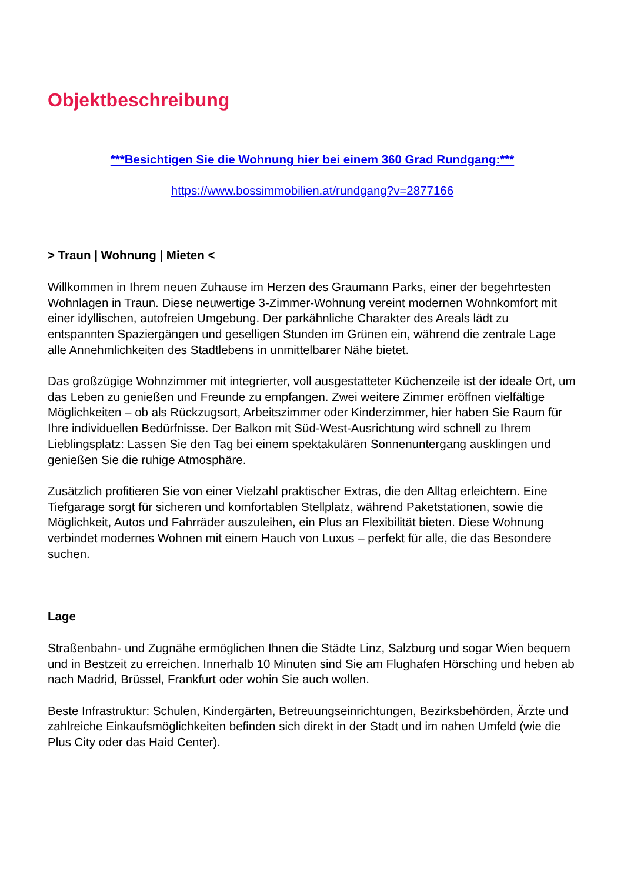Objektbeschreibung
***Besichtigen Sie die Wohnung hier bei einem 360 Grad Rundgang:***
https://www.bossimmobilien.at/rundgang?v=2877166
> Traun | Wohnung | Mieten <
Willkommen in Ihrem neuen Zuhause im Herzen des Graumann Parks, einer der begehrtesten Wohnlagen in Traun. Diese neuwertige 3-Zimmer-Wohnung vereint modernen Wohnkomfort mit einer idyllischen, autofreien Umgebung. Der parkähnliche Charakter des Areals lädt zu entspannten Spaziergängen und geselligen Stunden im Grünen ein, während die zentrale Lage alle Annehmlichkeiten des Stadtlebens in unmittelbarer Nähe bietet.
Das großzügige Wohnzimmer mit integrierter, voll ausgestatteter Küchenzeile ist der ideale Ort, um das Leben zu genießen und Freunde zu empfangen. Zwei weitere Zimmer eröffnen vielfältige Möglichkeiten – ob als Rückzugsort, Arbeitszimmer oder Kinderzimmer, hier haben Sie Raum für Ihre individuellen Bedürfnisse. Der Balkon mit Süd-West-Ausrichtung wird schnell zu Ihrem Lieblingsplatz: Lassen Sie den Tag bei einem spektakulären Sonnenuntergang ausklingen und genießen Sie die ruhige Atmosphäre.
Zusätzlich profitieren Sie von einer Vielzahl praktischer Extras, die den Alltag erleichtern. Eine Tiefgarage sorgt für sicheren und komfortablen Stellplatz, während Paketstationen, sowie die Möglichkeit, Autos und Fahrräder auszuleihen, ein Plus an Flexibilität bieten. Diese Wohnung verbindet modernes Wohnen mit einem Hauch von Luxus – perfekt für alle, die das Besondere suchen.
Lage
Straßenbahn- und Zugnähe ermöglichen Ihnen die Städte Linz, Salzburg und sogar Wien bequem und in Bestzeit zu erreichen. Innerhalb 10 Minuten sind Sie am Flughafen Hörsching und heben ab nach Madrid, Brüssel, Frankfurt oder wohin Sie auch wollen.
Beste Infrastruktur: Schulen, Kindergärten, Betreuungseinrichtungen, Bezirksbehörden, Ärzte und zahlreiche Einkaufsmöglichkeiten befinden sich direkt in der Stadt und im nahen Umfeld (wie die Plus City oder das Haid Center).